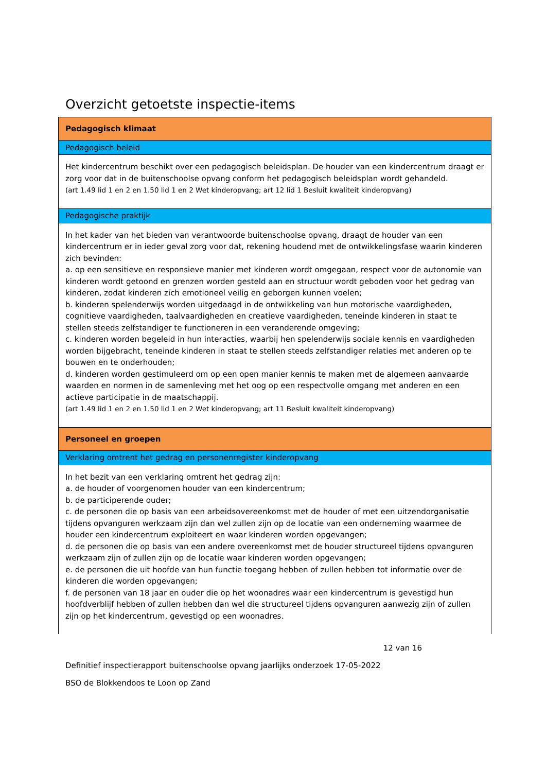Overzicht getoetste inspectie-items
| Pedagogisch klimaat |
| Pedagogisch beleid |
| Het kindercentrum beschikt over een pedagogisch beleidsplan. De houder van een kindercentrum draagt er zorg voor dat in de buitenschoolse opvang conform het pedagogisch beleidsplan wordt gehandeld. (art 1.49 lid 1 en 2 en 1.50 lid 1 en 2 Wet kinderopvang; art 12 lid 1 Besluit kwaliteit kinderopvang) |
| Pedagogische praktijk |
| In het kader van het bieden van verantwoorde buitenschoolse opvang, draagt de houder van een kindercentrum er in ieder geval zorg voor dat, rekening houdend met de ontwikkelingsfase waarin kinderen zich bevinden: a. op een sensitieve en responsieve manier met kinderen wordt omgegaan, respect voor de autonomie van kinderen wordt getoond en grenzen worden gesteld aan en structuur wordt geboden voor het gedrag van kinderen, zodat kinderen zich emotioneel veilig en geborgen kunnen voelen; b. kinderen spelenderwijs worden uitgedaagd in de ontwikkeling van hun motorische vaardigheden, cognitieve vaardigheden, taalvaardigheden en creatieve vaardigheden, teneinde kinderen in staat te stellen steeds zelfstandiger te functioneren in een veranderende omgeving; c. kinderen worden begeleid in hun interacties, waarbij hen spelenderwijs sociale kennis en vaardigheden worden bijgebracht, teneinde kinderen in staat te stellen steeds zelfstandiger relaties met anderen op te bouwen en te onderhouden; d. kinderen worden gestimuleerd om op een open manier kennis te maken met de algemeen aanvaarde waarden en normen in de samenleving met het oog op een respectvolle omgang met anderen en een actieve participatie in de maatschappij. (art 1.49 lid 1 en 2 en 1.50 lid 1 en 2 Wet kinderopvang; art 11 Besluit kwaliteit kinderopvang) |
| Personeel en groepen |
| Verklaring omtrent het gedrag en personenregister kinderopvang |
| In het bezit van een verklaring omtrent het gedrag zijn: a. de houder of voorgenomen houder van een kindercentrum; b. de participerende ouder; c. de personen die op basis van een arbeidsovereenkomst met de houder of met een uitzendorganisatie tijdens opvanguren werkzaam zijn dan wel zullen zijn op de locatie van een onderneming waarmee de houder een kindercentrum exploiteert en waar kinderen worden opgevangen; d. de personen die op basis van een andere overeenkomst met de houder structureel tijdens opvanguren werkzaam zijn of zullen zijn op de locatie waar kinderen worden opgevangen; e. de personen die uit hoofde van hun functie toegang hebben of zullen hebben tot informatie over de kinderen die worden opgevangen; f. de personen van 18 jaar en ouder die op het woonadres waar een kindercentrum is gevestigd hun hoofdverblijf hebben of zullen hebben dan wel die structureel tijdens opvanguren aanwezig zijn of zullen zijn op het kindercentrum, gevestigd op een woonadres. |
12 van 16
Definitief inspectierapport buitenschoolse opvang jaarlijks onderzoek 17-05-2022
BSO de Blokkendoos te Loon op Zand